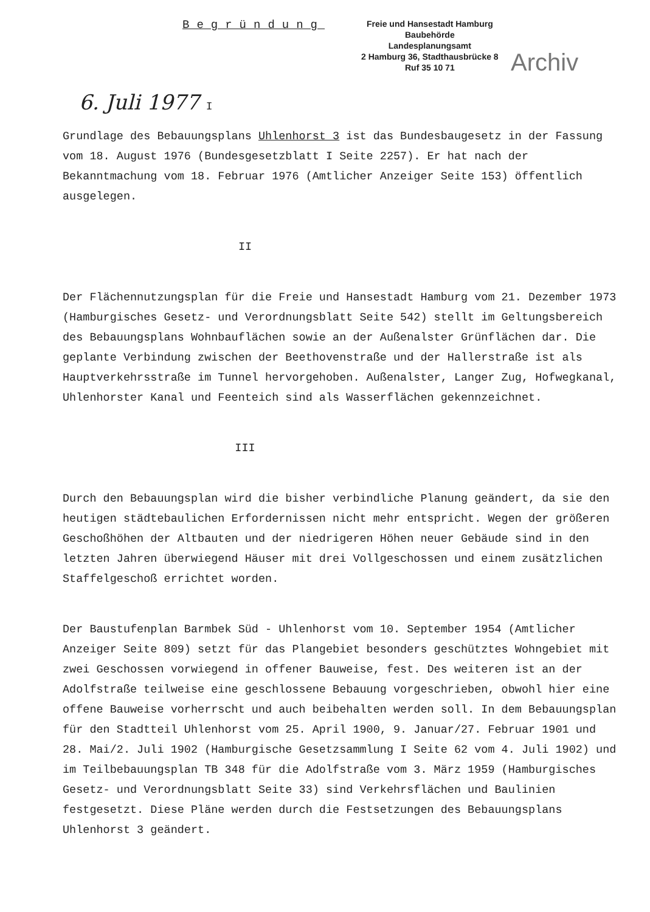Begründung
Freie und Hansestadt Hamburg
Baubehörde
Landesplanungsamt
2 Hamburg 36, Stadthausbrücke 8
Ruf 35 10 71
Archiv
6. Juli 1977 I
Grundlage des Bebauungsplans Uhlenhorst 3 ist das Bundesbaugesetz in der Fassung vom 18. August 1976 (Bundesgesetzblatt I Seite 2257). Er hat nach der Bekanntmachung vom 18. Februar 1976 (Amtlicher Anzeiger Seite 153) öffentlich ausgelegen.
II
Der Flächennutzungsplan für die Freie und Hansestadt Hamburg vom 21. Dezember 1973 (Hamburgisches Gesetz- und Verordnungsblatt Seite 542) stellt im Geltungsbereich des Bebauungsplans Wohnbauflächen sowie an der Außenalster Grünflächen dar. Die geplante Verbindung zwischen der Beethovenstraße und der Hallerstraße ist als Hauptverkehrsstraße im Tunnel hervorgehoben. Außenalster, Langer Zug, Hofwegkanal, Uhlenhorster Kanal und Feenteich sind als Wasserflächen gekennzeichnet.
III
Durch den Bebauungsplan wird die bisher verbindliche Planung geändert, da sie den heutigen städtebaulichen Erfordernissen nicht mehr entspricht. Wegen der größeren Geschoßhöhen der Altbauten und der niedrigeren Höhen neuer Gebäude sind in den letzten Jahren überwiegend Häuser mit drei Vollgeschossen und einem zusätzlichen Staffelgeschoß errichtet worden.
Der Baustufenplan Barmbek Süd - Uhlenhorst vom 10. September 1954 (Amtlicher Anzeiger Seite 809) setzt für das Plangebiet besonders geschütztes Wohngebiet mit zwei Geschossen vorwiegend in offener Bauweise, fest. Des weiteren ist an der Adolfstraße teilweise eine geschlossene Bebauung vorgeschrieben, obwohl hier eine offene Bauweise vorherrscht und auch beibehalten werden soll. In dem Bebauungsplan für den Stadtteil Uhlenhorst vom 25. April 1900, 9. Januar/27. Februar 1901 und 28. Mai/2. Juli 1902 (Hamburgische Gesetzsammlung I Seite 62 vom 4. Juli 1902) und im Teilbebauungsplan TB 348 für die Adolfstraße vom 3. März 1959 (Hamburgisches Gesetz- und Verordnungsblatt Seite 33) sind Verkehrsflächen und Baulinien festgesetzt. Diese Pläne werden durch die Festsetzungen des Bebauungsplans Uhlenhorst 3 geändert.